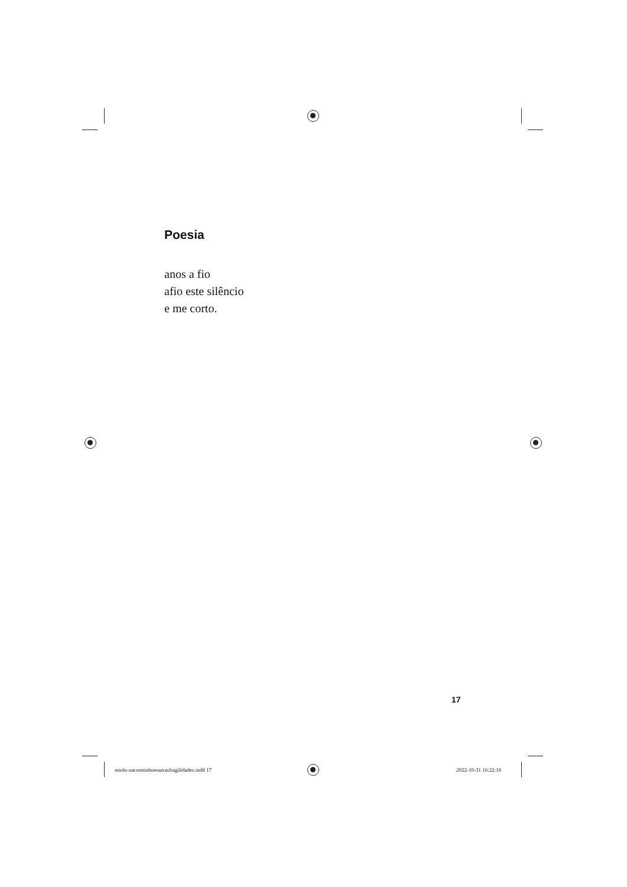Poesia
anos a fio
afio este silêncio
e me corto.
17
miolo-oacooninhoeoutrasfragilidades.indd 17
2022-10-31 16:22:16